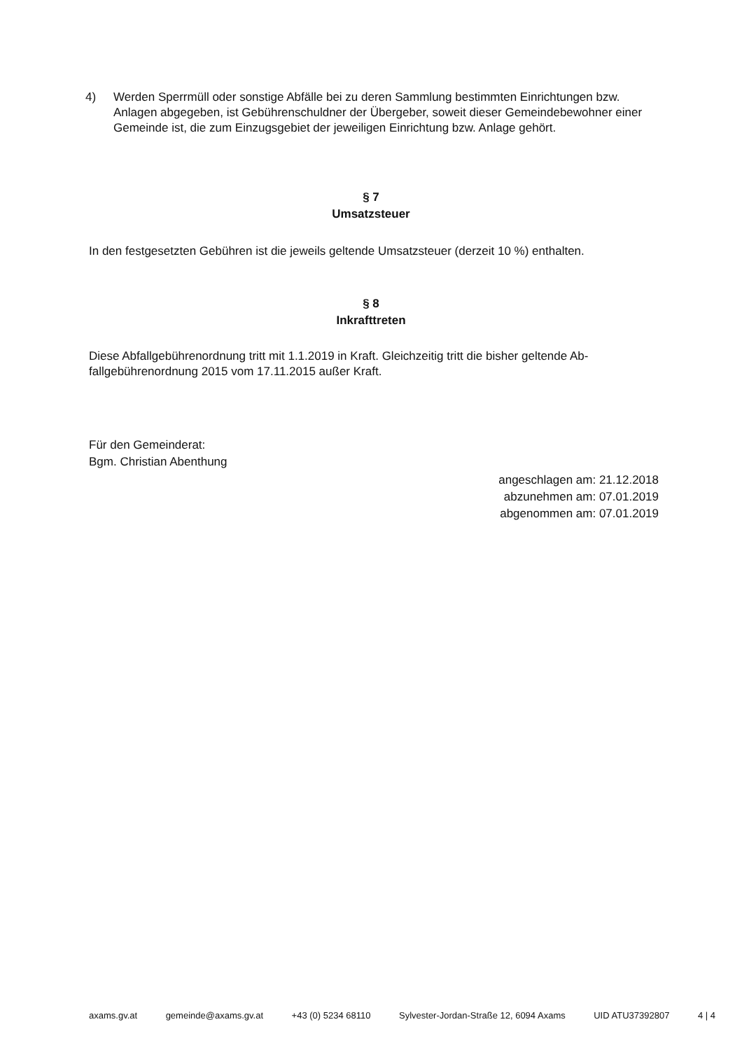4) Werden Sperrmüll oder sonstige Abfälle bei zu deren Sammlung bestimmten Einrichtungen bzw. Anlagen abgegeben, ist Gebührenschuldner der Übergeber, soweit dieser Gemeindebe­wohner einer Gemeinde ist, die zum Einzugsgebiet der jeweiligen Einrichtung bzw. Anlage ge­hört.
§ 7
Umsatzsteuer
In den festgesetzten Gebühren ist die jeweils geltende Umsatzsteuer (derzeit 10 %) enthalten.
§ 8
Inkrafttreten
Diese Abfallgebührenordnung tritt mit 1.1.2019 in Kraft. Gleichzeitig tritt die bisher geltende Ab­fallgebührenordnung 2015 vom 17.11.2015 außer Kraft.
Für den Gemeinderat:
Bgm. Christian Abenthung
angeschlagen am: 21.12.2018
abzunehmen am: 07.01.2019
abgenommen am: 07.01.2019
axams.gv.at gemeinde@axams.gv.at +43 (0) 5234 68110 Sylvester-Jordan-Straße 12, 6094 Axams UID ATU37392807 4 | 4